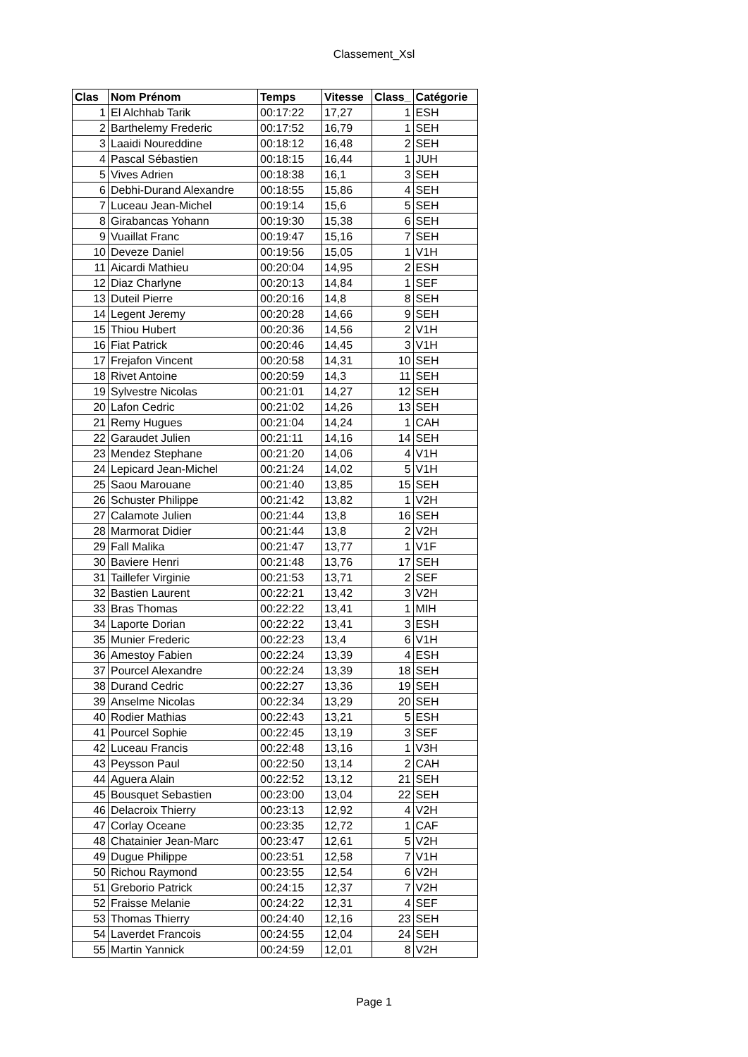Classement_Xsl
| Clas | Nom Prénom | Temps | Vitesse | Class_ | Catégorie |
| --- | --- | --- | --- | --- | --- |
| 1 | El Alchhab Tarik | 00:17:22 | 17,27 | 1 | ESH |
| 2 | Barthelemy Frederic | 00:17:52 | 16,79 | 1 | SEH |
| 3 | Laaidi Noureddine | 00:18:12 | 16,48 | 2 | SEH |
| 4 | Pascal Sébastien | 00:18:15 | 16,44 | 1 | JUH |
| 5 | Vives Adrien | 00:18:38 | 16,1 | 3 | SEH |
| 6 | Debhi-Durand Alexandre | 00:18:55 | 15,86 | 4 | SEH |
| 7 | Luceau Jean-Michel | 00:19:14 | 15,6 | 5 | SEH |
| 8 | Girabancas Yohann | 00:19:30 | 15,38 | 6 | SEH |
| 9 | Vuaillat Franc | 00:19:47 | 15,16 | 7 | SEH |
| 10 | Deveze Daniel | 00:19:56 | 15,05 | 1 | V1H |
| 11 | Aicardi Mathieu | 00:20:04 | 14,95 | 2 | ESH |
| 12 | Diaz Charlyne | 00:20:13 | 14,84 | 1 | SEF |
| 13 | Duteil Pierre | 00:20:16 | 14,8 | 8 | SEH |
| 14 | Legent Jeremy | 00:20:28 | 14,66 | 9 | SEH |
| 15 | Thiou Hubert | 00:20:36 | 14,56 | 2 | V1H |
| 16 | Fiat Patrick | 00:20:46 | 14,45 | 3 | V1H |
| 17 | Frejafon Vincent | 00:20:58 | 14,31 | 10 | SEH |
| 18 | Rivet Antoine | 00:20:59 | 14,3 | 11 | SEH |
| 19 | Sylvestre Nicolas | 00:21:01 | 14,27 | 12 | SEH |
| 20 | Lafon Cedric | 00:21:02 | 14,26 | 13 | SEH |
| 21 | Remy Hugues | 00:21:04 | 14,24 | 1 | CAH |
| 22 | Garaudet Julien | 00:21:11 | 14,16 | 14 | SEH |
| 23 | Mendez Stephane | 00:21:20 | 14,06 | 4 | V1H |
| 24 | Lepicard Jean-Michel | 00:21:24 | 14,02 | 5 | V1H |
| 25 | Saou Marouane | 00:21:40 | 13,85 | 15 | SEH |
| 26 | Schuster Philippe | 00:21:42 | 13,82 | 1 | V2H |
| 27 | Calamote Julien | 00:21:44 | 13,8 | 16 | SEH |
| 28 | Marmorat Didier | 00:21:44 | 13,8 | 2 | V2H |
| 29 | Fall Malika | 00:21:47 | 13,77 | 1 | V1F |
| 30 | Baviere Henri | 00:21:48 | 13,76 | 17 | SEH |
| 31 | Taillefer Virginie | 00:21:53 | 13,71 | 2 | SEF |
| 32 | Bastien Laurent | 00:22:21 | 13,42 | 3 | V2H |
| 33 | Bras Thomas | 00:22:22 | 13,41 | 1 | MIH |
| 34 | Laporte Dorian | 00:22:22 | 13,41 | 3 | ESH |
| 35 | Munier Frederic | 00:22:23 | 13,4 | 6 | V1H |
| 36 | Amestoy Fabien | 00:22:24 | 13,39 | 4 | ESH |
| 37 | Pourcel Alexandre | 00:22:24 | 13,39 | 18 | SEH |
| 38 | Durand Cedric | 00:22:27 | 13,36 | 19 | SEH |
| 39 | Anselme Nicolas | 00:22:34 | 13,29 | 20 | SEH |
| 40 | Rodier Mathias | 00:22:43 | 13,21 | 5 | ESH |
| 41 | Pourcel Sophie | 00:22:45 | 13,19 | 3 | SEF |
| 42 | Luceau Francis | 00:22:48 | 13,16 | 1 | V3H |
| 43 | Peysson Paul | 00:22:50 | 13,14 | 2 | CAH |
| 44 | Aguera Alain | 00:22:52 | 13,12 | 21 | SEH |
| 45 | Bousquet Sebastien | 00:23:00 | 13,04 | 22 | SEH |
| 46 | Delacroix Thierry | 00:23:13 | 12,92 | 4 | V2H |
| 47 | Corlay Oceane | 00:23:35 | 12,72 | 1 | CAF |
| 48 | Chatainier Jean-Marc | 00:23:47 | 12,61 | 5 | V2H |
| 49 | Dugue Philippe | 00:23:51 | 12,58 | 7 | V1H |
| 50 | Richou Raymond | 00:23:55 | 12,54 | 6 | V2H |
| 51 | Greborio Patrick | 00:24:15 | 12,37 | 7 | V2H |
| 52 | Fraisse Melanie | 00:24:22 | 12,31 | 4 | SEF |
| 53 | Thomas Thierry | 00:24:40 | 12,16 | 23 | SEH |
| 54 | Laverdet Francois | 00:24:55 | 12,04 | 24 | SEH |
| 55 | Martin Yannick | 00:24:59 | 12,01 | 8 | V2H |
Page 1